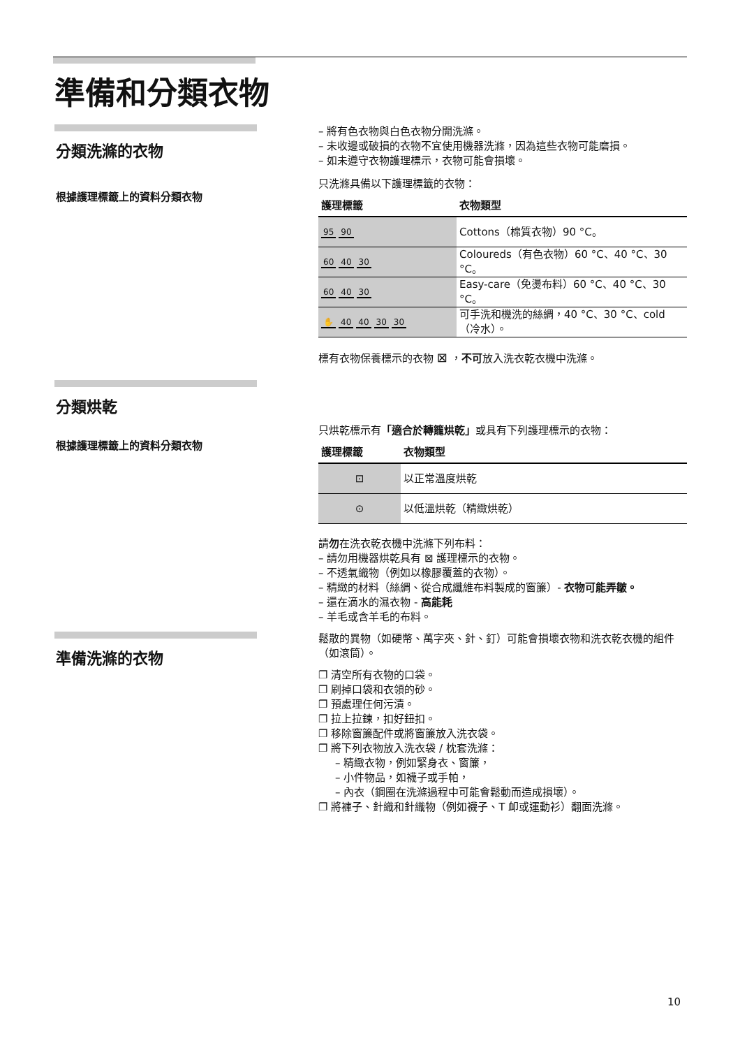準備和分類衣物
分類洗滌的衣物
根據護理標籤上的資料分類衣物
– 將有色衣物與白色衣物分開洗滌。
– 未收邊或破損的衣物不宜使用機器洗滌，因為這些衣物可能磨損。
– 如未遵守衣物護理標示，衣物可能會損壞。
只洗滌具備以下護理標籤的衣物：
| 護理標籤 | 衣物類型 |
| --- | --- |
| 95 90 | Cottons（棉質衣物）90 °C。 |
| 60 40 30 | Coloureds（有色衣物）60 °C、40 °C、30 °C。 |
| 60 40 30 | Easy-care（免燙布料）60 °C、40 °C、30 °C。 |
| ✋ 40 40 30 30 | 可手洗和機洗的絲綢，40 °C、30 °C、cold（冷水）。 |
標有衣物保養標示的衣物 ⊠ ，不可放入洗衣乾衣機中洗滌。
分類烘乾
根據護理標籤上的資料分類衣物
只烘乾標示有「適合於轉籠烘乾」或具有下列護理標示的衣物：
| 護理標籤 | 衣物類型 |
| --- | --- |
| ⊡ | 以正常溫度烘乾 |
| ⊙ | 以低溫烘乾（精緻烘乾） |
請勿在洗衣乾衣機中洗滌下列布料：
– 請勿用機器烘乾具有 ⊠ 護理標示的衣物。
– 不透氣織物（例如以橡膠覆蓋的衣物）。
– 精緻的材料（絲綢、從合成纖維布料製成的窗簾）- 衣物可能弄皺。
– 還在滴水的濕衣物 - 高能耗
– 羊毛或含羊毛的布料。
準備洗滌的衣物
鬆散的異物（如硬幣、萬字夾、針、釘）可能會損壞衣物和洗衣乾衣機的組件（如滾筒）。
❐ 清空所有衣物的口袋。
❐ 刷掉口袋和衣領的砂。
❐ 預處理任何污漬。
❐ 拉上拉鍊，扣好鈕扣。
❐ 移除窗簾配件或將窗簾放入洗衣袋。
❐ 將下列衣物放入洗衣袋 / 枕套洗滌：
– 精緻衣物，例如緊身衣、窗簾，
– 小件物品，如襪子或手帕，
– 內衣（鋼圈在洗滌過程中可能會鬆動而造成損壞）。
❐ 將褲子、針織和針織物（例如襪子、T 卹或運動衫）翻面洗滌。
10